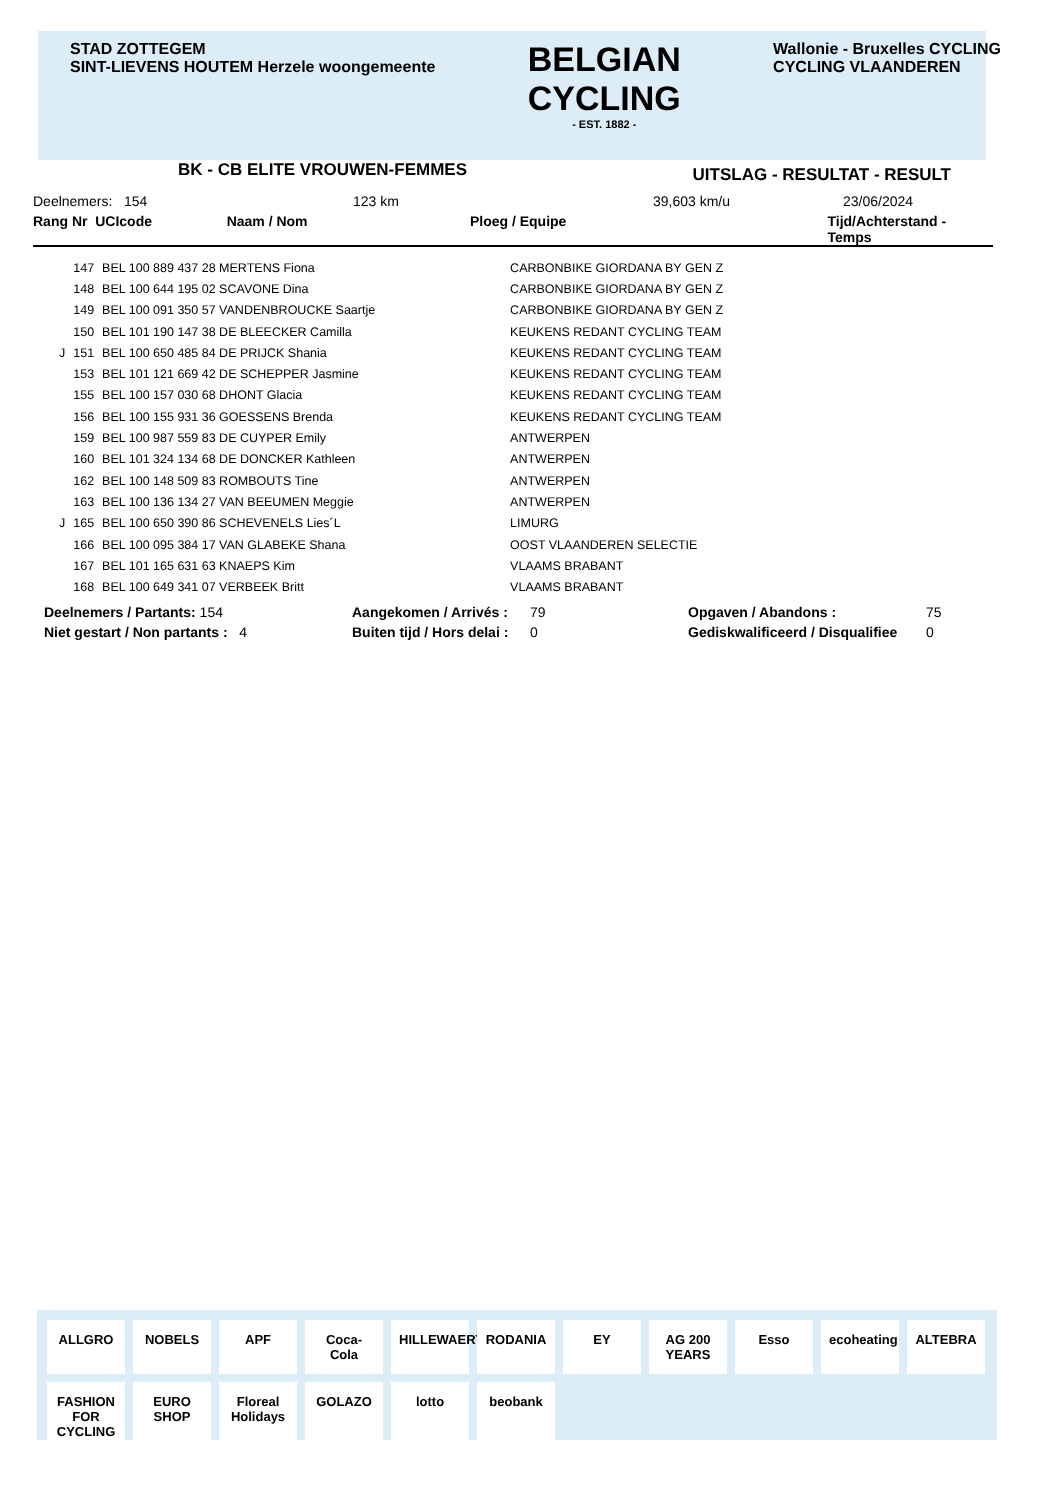STAD ZOTTEGEM
SINT-LIEVENS HOUTEM Herzele woongemeente
BELGIAN
CYCLING
- EST. 1882 -
Wallonie - Bruxelles CYCLING
CYCLING VLAANDEREN
BK - CB ELITE VROUWEN-FEMMES UITSLAG - RESULTAT - RESULT
Deelnemers: 154 123 km 39,603 km/u 23/06/2024
Rang Nr UCIcode Naam / Nom Ploeg / Equipe Tijd/Achterstand - Temps
| | 147 | BEL 100 889 437 28 MERTENS Fiona | CARBONBIKE GIORDANA BY GEN Z |
| | 148 | BEL 100 644 195 02 SCAVONE Dina | CARBONBIKE GIORDANA BY GEN Z |
| | 149 | BEL 100 091 350 57 VANDENBROUCKE Saartje | CARBONBIKE GIORDANA BY GEN Z |
| | 150 | BEL 101 190 147 38 DE BLEECKER Camilla | KEUKENS REDANT CYCLING TEAM |
| J | 151 | BEL 100 650 485 84 DE PRIJCK Shania | KEUKENS REDANT CYCLING TEAM |
| | 153 | BEL 101 121 669 42 DE SCHEPPER Jasmine | KEUKENS REDANT CYCLING TEAM |
| | 155 | BEL 100 157 030 68 DHONT Glacia | KEUKENS REDANT CYCLING TEAM |
| | 156 | BEL 100 155 931 36 GOESSENS Brenda | KEUKENS REDANT CYCLING TEAM |
| | 159 | BEL 100 987 559 83 DE CUYPER Emily | ANTWERPEN |
| | 160 | BEL 101 324 134 68 DE DONCKER Kathleen | ANTWERPEN |
| | 162 | BEL 100 148 509 83 ROMBOUTS Tine | ANTWERPEN |
| | 163 | BEL 100 136 134 27 VAN BEEUMEN Meggie | ANTWERPEN |
| J | 165 | BEL 100 650 390 86 SCHEVENELS Lies´L | LIMURG |
| | 166 | BEL 100 095 384 17 VAN GLABEKE Shana | OOST VLAANDEREN SELECTIE |
| | 167 | BEL 101 165 631 63 KNAEPS Kim | VLAAMS BRABANT |
| | 168 | BEL 100 649 341 07 VERBEEK Britt | VLAAMS BRABANT |
| Deelnemers / Partants: 154 | Aangekomen / Arrivés : | 79 | Opgaven / Abandons : | 75 |
| Niet gestart / Non partants : 4 | Buiten tijd / Hors delai : | 0 | Gediskwalificeerd / Disqualifiee | 0 |
ALLGRO NOBELS APF Coca-Cola HILLEWAERT RODANIA EY AG 200 YEARS Esso ecoheating ALTEBRA FASHION FOR CYCLING EURO SHOP Floreal Holidays GOLAZO lotto beobank